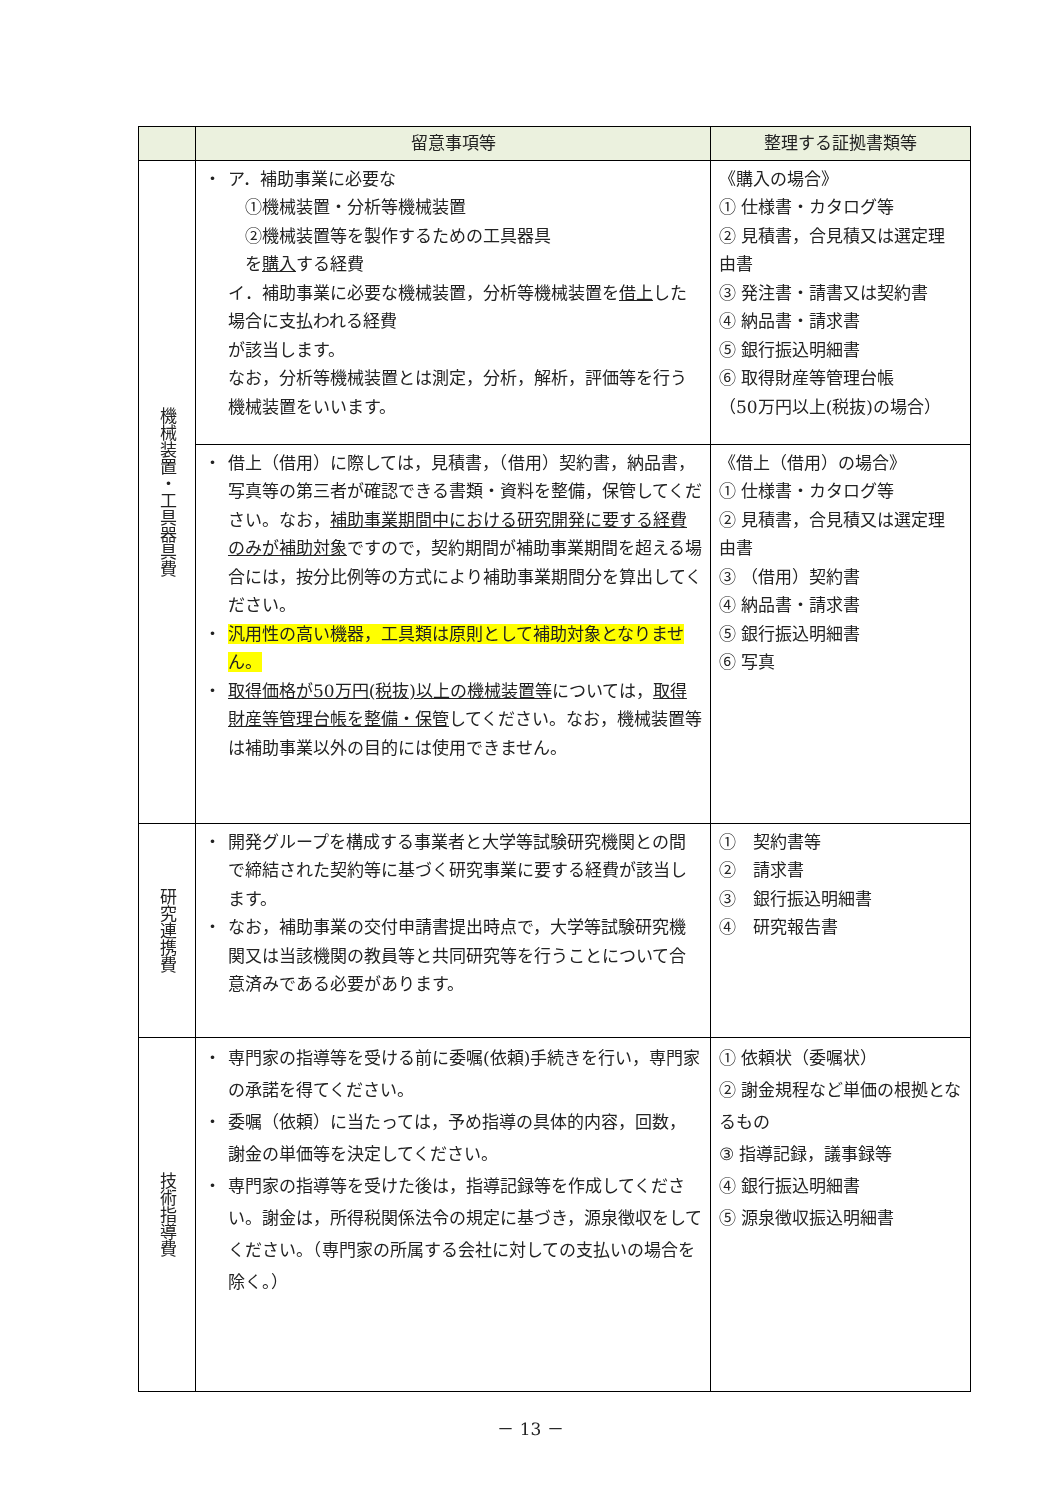| | 留意事項等 | 整理する証拠書類等 |
| --- | --- | --- |
| 機械装置・工具器具費 | ・ ア．補助事業に必要な ①機械装置・分析等機械装置 ②機械装置等を製作するための工具器具 を 購入 する経費 イ．補助事業に必要な機械装置，分析等機械装置を 借上 した場合に支払われる経費 が該当します。 なお，分析等機械装置とは測定，分析，解析，評価等を行う機械装置をいいます。 | 《購入の場合》 ① 仕様書・カタログ等 ② 見積書，合見積又は選定理由書 ③ 発注書・請書又は契約書 ④ 納品書・請求書 ⑤ 銀行振込明細書 ⑥ 取得財産等管理台帳 （50万円以上(税抜)の場合） |
| | ・ 借上（借用）に際しては，見積書，（借用）契約書，納品書，写真等の第三者が確認できる書類・資料を整備，保管してください。なお， 補助事業期間中における研究開発に要する経費のみが補助対象 ですので，契約期間が補助事業期間を超える場合には，按分比例等の方式により補助事業期間分を算出してください。 ・ 汎用性の高い機器，工具類は原則として補助対象となりません。 ・ 取得価格が50万円(税抜)以上の機械装置等 については， 取得財産等管理台帳を整備・保管 してください。なお，機械装置等は補助事業以外の目的には使用できません。 | 《借上（借用）の場合》 ① 仕様書・カタログ等 ② 見積書，合見積又は選定理由書 ③ （借用）契約書 ④ 納品書・請求書 ⑤ 銀行振込明細書 ⑥ 写真 |
| 研究連携費 | ・ 開発グループを構成する事業者と大学等試験研究機関との間で締結された契約等に基づく研究事業に要する経費が該当します。 ・ なお，補助事業の交付申請書提出時点で，大学等試験研究機関又は当該機関の教員等と共同研究等を行うことについて合意済みである必要があります。 | ① 契約書等 ② 請求書 ③ 銀行振込明細書 ④ 研究報告書 |
| 技術指導費 | ・ 専門家の指導等を受ける前に委嘱(依頼)手続きを行い，専門家の承諾を得てください。 ・ 委嘱（依頼）に当たっては，予め指導の具体的内容，回数，謝金の単価等を決定してください。 ・ 専門家の指導等を受けた後は，指導記録等を作成してください。謝金は，所得税関係法令の規定に基づき，源泉徴収をしてください。（専門家の所属する会社に対しての支払いの場合を除く。） | ① 依頼状（委嘱状） ② 謝金規程など単価の根拠となるもの ③ 指導記録，議事録等 ④ 銀行振込明細書 ⑤ 源泉徴収振込明細書 |
－ 13 －